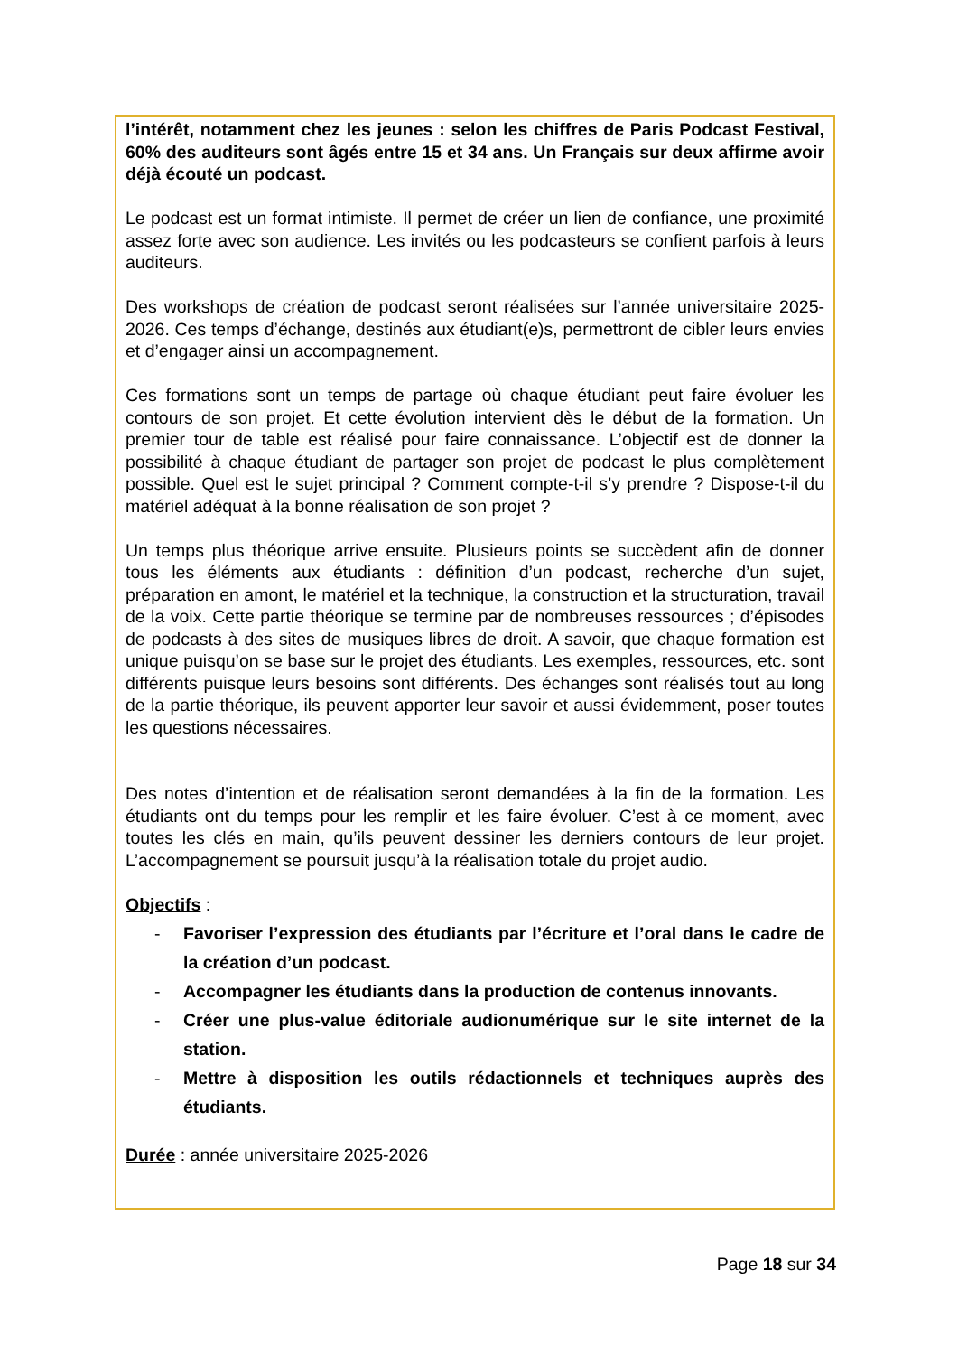l’intérêt, notamment chez les jeunes : selon les chiffres de Paris Podcast Festival, 60% des auditeurs sont âgés entre 15 et 34 ans. Un Français sur deux affirme avoir déjà écouté un podcast.
Le podcast est un format intimiste. Il permet de créer un lien de confiance, une proximité assez forte avec son audience. Les invités ou les podcasteurs se confient parfois à leurs auditeurs.
Des workshops de création de podcast seront réalisées sur l’année universitaire 2025-2026. Ces temps d’échange, destinés aux étudiant(e)s, permettront de cibler leurs envies et d’engager ainsi un accompagnement.
Ces formations sont un temps de partage où chaque étudiant peut faire évoluer les contours de son projet. Et cette évolution intervient dès le début de la formation. Un premier tour de table est réalisé pour faire connaissance. L’objectif est de donner la possibilité à chaque étudiant de partager son projet de podcast le plus complètement possible. Quel est le sujet principal ? Comment compte-t-il s’y prendre ? Dispose-t-il du matériel adéquat à la bonne réalisation de son projet ?
Un temps plus théorique arrive ensuite. Plusieurs points se succèdent afin de donner tous les éléments aux étudiants : définition d’un podcast, recherche d’un sujet, préparation en amont, le matériel et la technique, la construction et la structuration, travail de la voix. Cette partie théorique se termine par de nombreuses ressources ; d’épisodes de podcasts à des sites de musiques libres de droit. A savoir, que chaque formation est unique puisqu’on se base sur le projet des étudiants. Les exemples, ressources, etc. sont différents puisque leurs besoins sont différents. Des échanges sont réalisés tout au long de la partie théorique, ils peuvent apporter leur savoir et aussi évidemment, poser toutes les questions nécessaires.
Des notes d’intention et de réalisation seront demandées à la fin de la formation. Les étudiants ont du temps pour les remplir et les faire évoluer. C’est à ce moment, avec toutes les clés en main, qu’ils peuvent dessiner les derniers contours de leur projet. L’accompagnement se poursuit jusqu’à la réalisation totale du projet audio.
Objectifs :
- Favoriser l’expression des étudiants par l’écriture et l’oral dans le cadre de la création d’un podcast.
- Accompagner les étudiants dans la production de contenus innovants.
- Créer une plus-value éditoriale audionumérique sur le site internet de la station.
- Mettre à disposition les outils rédactionnels et techniques auprès des étudiants.
Durée : année universitaire 2025-2026
Page 18 sur 34